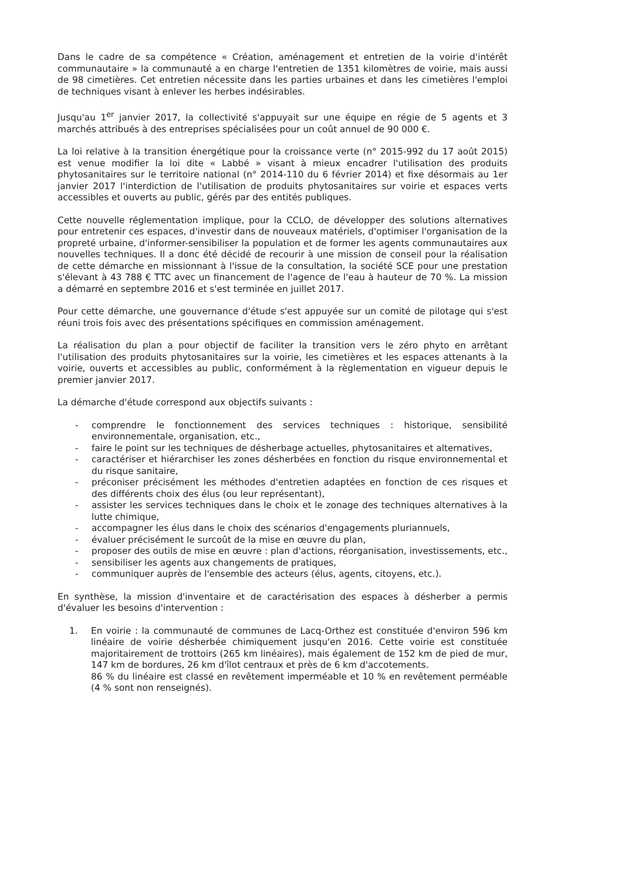Dans le cadre de sa compétence « Création, aménagement et entretien de la voirie d'intérêt communautaire » la communauté a en charge l'entretien de 1351 kilomètres de voirie, mais aussi de 98 cimetières. Cet entretien nécessite dans les parties urbaines et dans les cimetières l'emploi de techniques visant à enlever les herbes indésirables.
Jusqu'au 1<sup>er</sup> janvier 2017, la collectivité s'appuyait sur une équipe en régie de 5 agents et 3 marchés attribués à des entreprises spécialisées pour un coût annuel de 90 000 €.
La loi relative à la transition énergétique pour la croissance verte (n° 2015-992 du 17 août 2015) est venue modifier la loi dite « Labbé » visant à mieux encadrer l'utilisation des produits phytosanitaires sur le territoire national (n° 2014-110 du 6 février 2014) et fixe désormais au 1er janvier 2017 l'interdiction de l'utilisation de produits phytosanitaires sur voirie et espaces verts accessibles et ouverts au public, gérés par des entités publiques.
Cette nouvelle réglementation implique, pour la CCLO, de développer des solutions alternatives pour entretenir ces espaces, d'investir dans de nouveaux matériels, d'optimiser l'organisation de la propreté urbaine, d'informer-sensibiliser la population et de former les agents communautaires aux nouvelles techniques. Il a donc été décidé de recourir à une mission de conseil pour la réalisation de cette démarche en missionnant à l'issue de la consultation, la société SCE pour une prestation s'élevant à 43 788 € TTC avec un financement de l'agence de l'eau à hauteur de 70 %. La mission a démarré en septembre 2016 et s'est terminée en juillet 2017.
Pour cette démarche, une gouvernance d'étude s'est appuyée sur un comité de pilotage qui s'est réuni trois fois avec des présentations spécifiques en commission aménagement.
La réalisation du plan a pour objectif de faciliter la transition vers le zéro phyto en arrêtant l'utilisation des produits phytosanitaires sur la voirie, les cimetières et les espaces attenants à la voirie, ouverts et accessibles au public, conformément à la règlementation en vigueur depuis le premier janvier 2017.
La démarche d'étude correspond aux objectifs suivants :
- comprendre le fonctionnement des services techniques : historique, sensibilité environnementale, organisation, etc.,
- faire le point sur les techniques de désherbage actuelles, phytosanitaires et alternatives,
- caractériser et hiérarchiser les zones désherbées en fonction du risque environnemental et du risque sanitaire,
- préconiser précisément les méthodes d'entretien adaptées en fonction de ces risques et des différents choix des élus (ou leur représentant),
- assister les services techniques dans le choix et le zonage des techniques alternatives à la lutte chimique,
- accompagner les élus dans le choix des scénarios d'engagements pluriannuels,
- évaluer précisément le surcoût de la mise en œuvre du plan,
- proposer des outils de mise en œuvre : plan d'actions, réorganisation, investissements, etc.,
- sensibiliser les agents aux changements de pratiques,
- communiquer auprès de l'ensemble des acteurs (élus, agents, citoyens, etc.).
En synthèse, la mission d'inventaire et de caractérisation des espaces à désherber a permis d'évaluer les besoins d'intervention :
1. En voirie : la communauté de communes de Lacq-Orthez est constituée d'environ 596 km linéaire de voirie désherbée chimiquement jusqu'en 2016. Cette voirie est constituée majoritairement de trottoirs (265 km linéaires), mais également de 152 km de pied de mur, 147 km de bordures, 26 km d'îlot centraux et près de 6 km d'accotements.
86 % du linéaire est classé en revêtement imperméable et 10 % en revêtement perméable (4 % sont non renseignés).